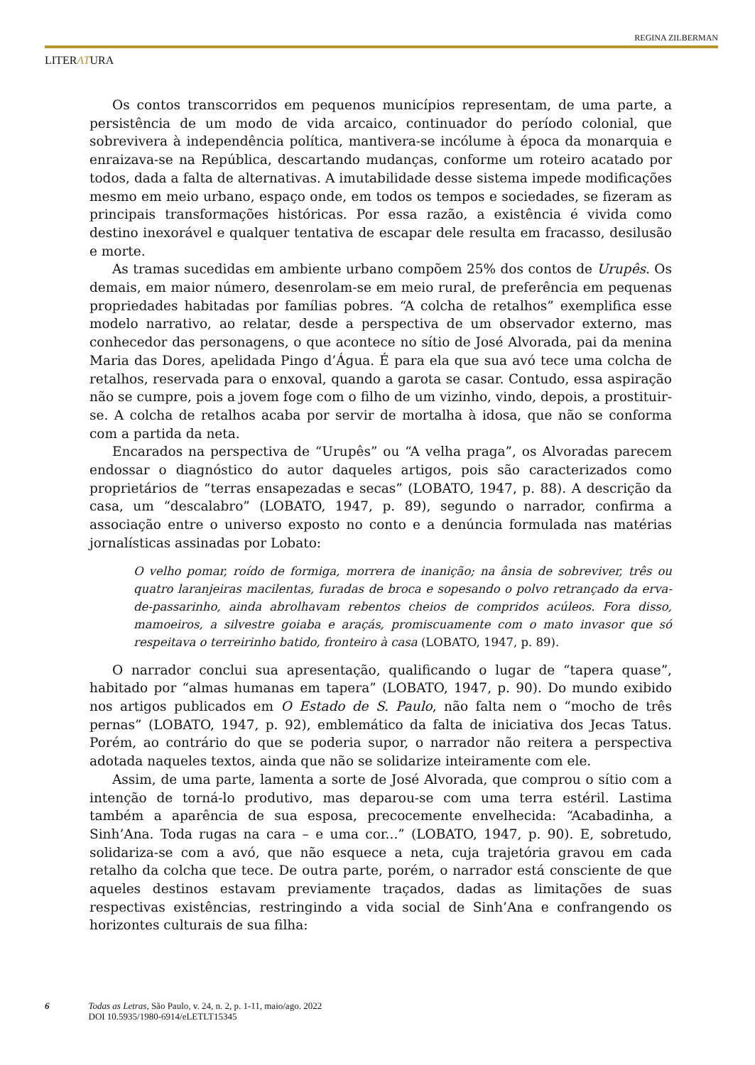REGINA ZILBERMAN
LITERATURA
Os contos transcorridos em pequenos municípios representam, de uma parte, a persistência de um modo de vida arcaico, continuador do período colonial, que sobrevivera à independência política, mantivera-se incólume à época da monarquia e enraizava-se na República, descartando mudanças, conforme um roteiro acatado por todos, dada a falta de alternativas. A imutabilidade desse sistema impede modificações mesmo em meio urbano, espaço onde, em todos os tempos e sociedades, se fizeram as principais transformações históricas. Por essa razão, a existência é vivida como destino inexorável e qualquer tentativa de escapar dele resulta em fracasso, desilusão e morte.
As tramas sucedidas em ambiente urbano compõem 25% dos contos de Urupês. Os demais, em maior número, desenrolam-se em meio rural, de preferência em pequenas propriedades habitadas por famílias pobres. “A colcha de retalhos” exemplifica esse modelo narrativo, ao relatar, desde a perspectiva de um observador externo, mas conhecedor das personagens, o que acontece no sítio de José Alvorada, pai da menina Maria das Dores, apelidada Pingo d’Água. É para ela que sua avó tece uma colcha de retalhos, reservada para o enxoval, quando a garota se casar. Contudo, essa aspiração não se cumpre, pois a jovem foge com o filho de um vizinho, vindo, depois, a prostituir-se. A colcha de retalhos acaba por servir de mortalha à idosa, que não se conforma com a partida da neta.
Encarados na perspectiva de “Urupês” ou “A velha praga”, os Alvoradas parecem endossar o diagnóstico do autor daqueles artigos, pois são caracterizados como proprietários de “terras ensapezadas e secas” (LOBATO, 1947, p. 88). A descrição da casa, um “descalabro” (LOBATO, 1947, p. 89), segundo o narrador, confirma a associação entre o universo exposto no conto e a denúncia formulada nas matérias jornalísticas assinadas por Lobato:
O velho pomar, roído de formiga, morrera de inanição; na ânsia de sobreviver, três ou quatro laranjeiras macilentas, furadas de broca e sopesando o polvo retrançado da erva-de-passarinho, ainda abrolhavam rebentos cheios de compridos acúleos. Fora disso, mamoeiros, a silvestre goiaba e araçás, promiscuamente com o mato invasor que só respeitava o terreirinho batido, fronteiro à casa (LOBATO, 1947, p. 89).
O narrador conclui sua apresentação, qualificando o lugar de “tapera quase”, habitado por “almas humanas em tapera” (LOBATO, 1947, p. 90). Do mundo exibido nos artigos publicados em O Estado de S. Paulo, não falta nem o “mocho de três pernas” (LOBATO, 1947, p. 92), emblemático da falta de iniciativa dos Jecas Tatus. Porém, ao contrário do que se poderia supor, o narrador não reitera a perspectiva adotada naqueles textos, ainda que não se solidarize inteiramente com ele.
Assim, de uma parte, lamenta a sorte de José Alvorada, que comprou o sítio com a intenção de torná-lo produtivo, mas deparou-se com uma terra estéril. Lastima também a aparência de sua esposa, precocemente envelhecida: “Acabadinha, a Sinh’Ana. Toda rugas na cara – e uma cor...” (LOBATO, 1947, p. 90). E, sobretudo, solidariza-se com a avó, que não esquece a neta, cuja trajetória gravou em cada retalho da colcha que tece. De outra parte, porém, o narrador está consciente de que aqueles destinos estavam previamente traçados, dadas as limitações de suas respectivas existências, restringindo a vida social de Sinh’Ana e confrangendo os horizontes culturais de sua filha:
6 Todas as Letras, São Paulo, v. 24, n. 2, p. 1-11, maio/ago. 2022
DOI 10.5935/1980-6914/eLETLT15345